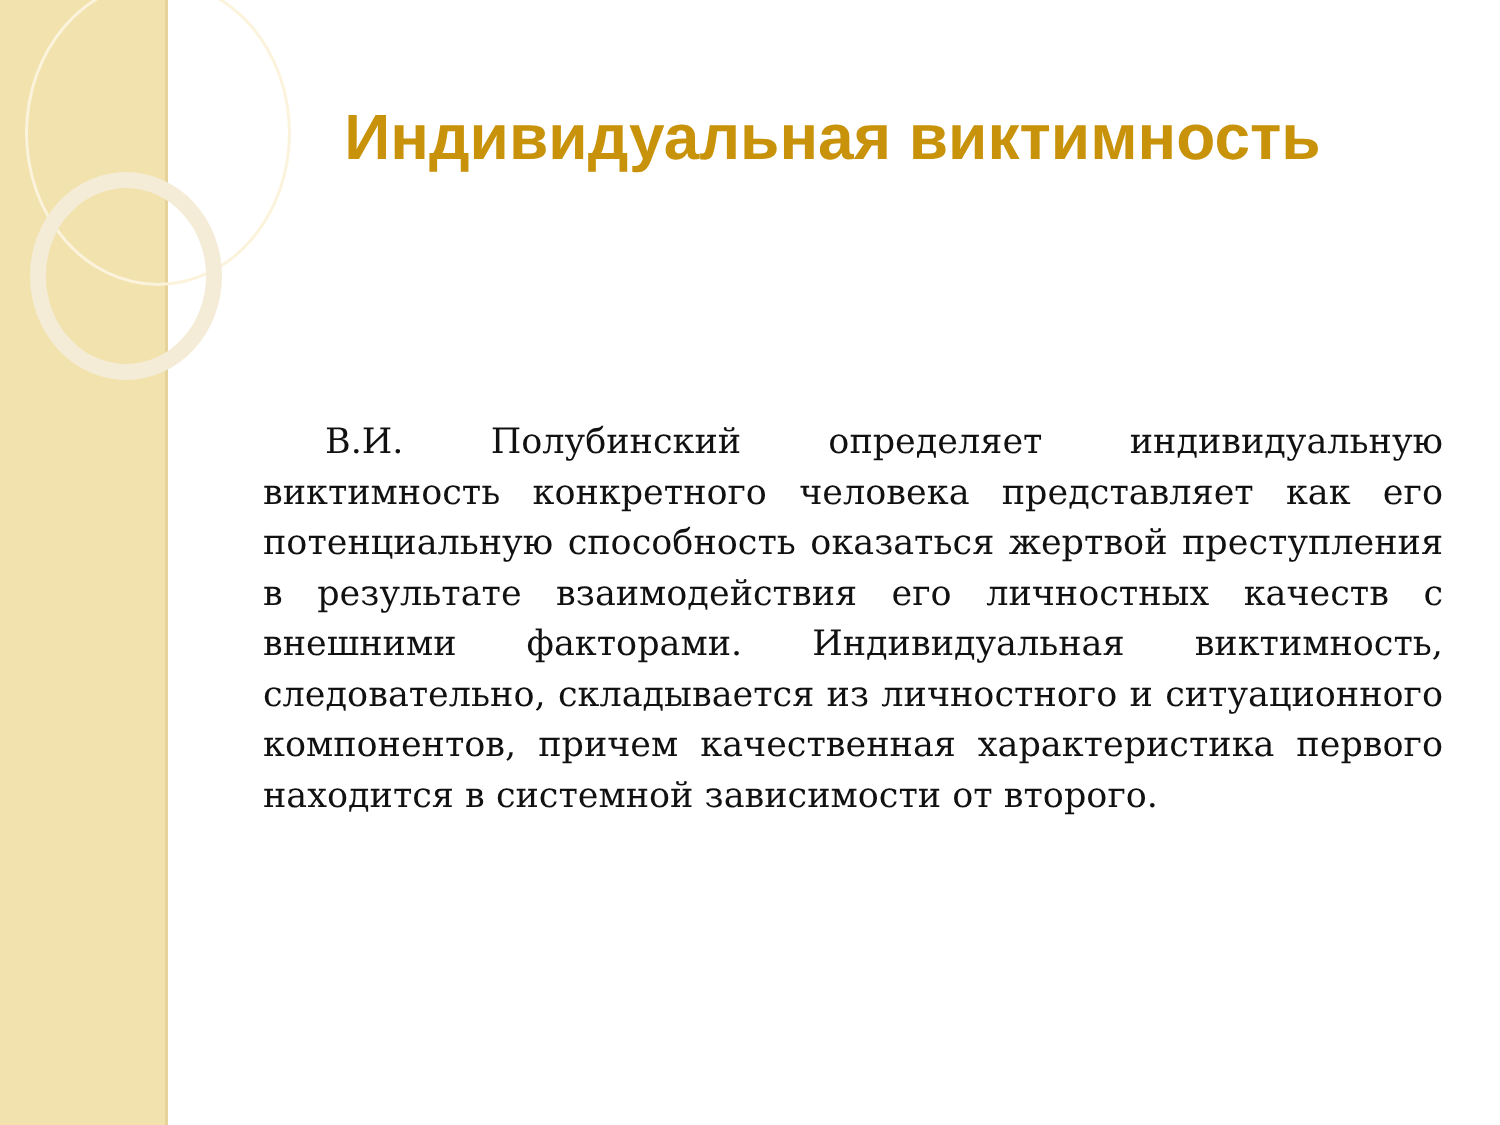Индивидуальная виктимность
В.И. Полубинский определяет индивидуальную виктимность конкретного человека представляет как его потенциальную способность оказаться жертвой преступления в результате взаимодействия его личностных качеств с внешними факторами. Индивидуальная виктимность, следовательно, складывается из личностного и ситуационного компонентов, причем качественная характеристика первого находится в системной зависимости от второго.